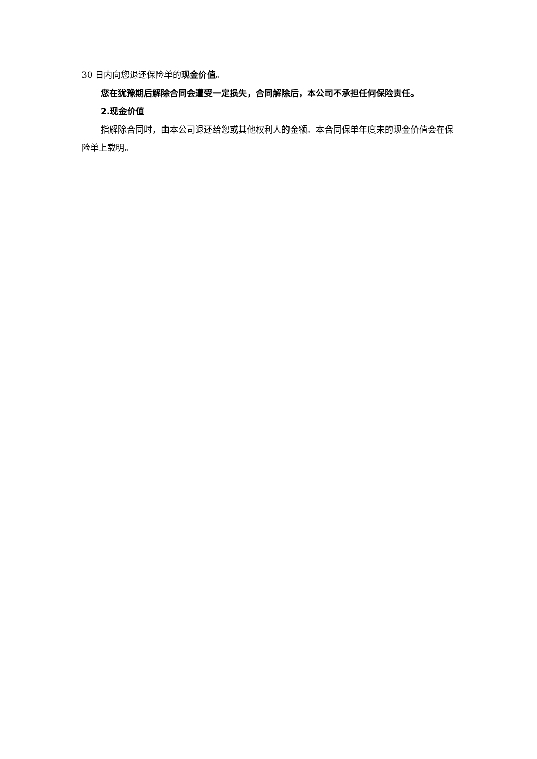30 日内向您退还保险单的现金价值。
您在犹豫期后解除合同会遭受一定损失，合同解除后，本公司不承担任何保险责任。
2.现金价值
指解除合同时，由本公司退还给您或其他权利人的金额。本合同保单年度末的现金价值会在保险单上载明。